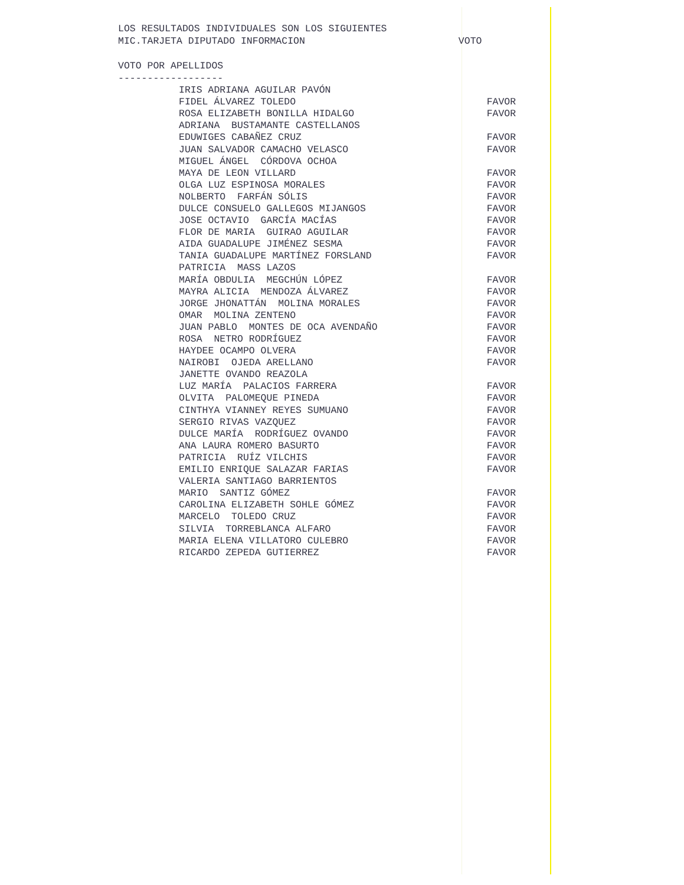LOS RESULTADOS INDIVIDUALES SON LOS SIGUIENTES
MIC.TARJETA DIPUTADO INFORMACION VOTO
VOTO POR APELLIDOS
------------------
| IRIS ADRIANA AGUILAR PAVÓN | |
| FIDEL ÁLVAREZ TOLEDO | FAVOR |
| ROSA ELIZABETH BONILLA HIDALGO | FAVOR |
| ADRIANA BUSTAMANTE CASTELLANOS | |
| EDUWIGES CABAÑEZ CRUZ | FAVOR |
| JUAN SALVADOR CAMACHO VELASCO | FAVOR |
| MIGUEL ÁNGEL CÓRDOVA OCHOA | |
| MAYA DE LEON VILLARD | FAVOR |
| OLGA LUZ ESPINOSA MORALES | FAVOR |
| NOLBERTO FARFÁN SÓLIS | FAVOR |
| DULCE CONSUELO GALLEGOS MIJANGOS | FAVOR |
| JOSE OCTAVIO GARCÍA MACÍAS | FAVOR |
| FLOR DE MARIA GUIRAO AGUILAR | FAVOR |
| AIDA GUADALUPE JIMÉNEZ SESMA | FAVOR |
| TANIA GUADALUPE MARTÍNEZ FORSLAND | FAVOR |
| PATRICIA MASS LAZOS | |
| MARÍA OBDULIA MEGCHÚN LÓPEZ | FAVOR |
| MAYRA ALICIA MENDOZA ÁLVAREZ | FAVOR |
| JORGE JHONATTÁN MOLINA MORALES | FAVOR |
| OMAR MOLINA ZENTENO | FAVOR |
| JUAN PABLO MONTES DE OCA AVENDAÑO | FAVOR |
| ROSA NETRO RODRÍGUEZ | FAVOR |
| HAYDEE OCAMPO OLVERA | FAVOR |
| NAIROBI OJEDA ARELLANO | FAVOR |
| JANETTE OVANDO REAZOLA | |
| LUZ MARÍA PALACIOS FARRERA | FAVOR |
| OLVITA PALOMEQUE PINEDA | FAVOR |
| CINTHYA VIANNEY REYES SUMUANO | FAVOR |
| SERGIO RIVAS VAZQUEZ | FAVOR |
| DULCE MARÍA RODRÍGUEZ OVANDO | FAVOR |
| ANA LAURA ROMERO BASURTO | FAVOR |
| PATRICIA RUÍZ VILCHIS | FAVOR |
| EMILIO ENRIQUE SALAZAR FARIAS | FAVOR |
| VALERIA SANTIAGO BARRIENTOS | |
| MARIO SANTIZ GÓMEZ | FAVOR |
| CAROLINA ELIZABETH SOHLE GÓMEZ | FAVOR |
| MARCELO TOLEDO CRUZ | FAVOR |
| SILVIA TORREBLANCA ALFARO | FAVOR |
| MARIA ELENA VILLATORO CULEBRO | FAVOR |
| RICARDO ZEPEDA GUTIERREZ | FAVOR |